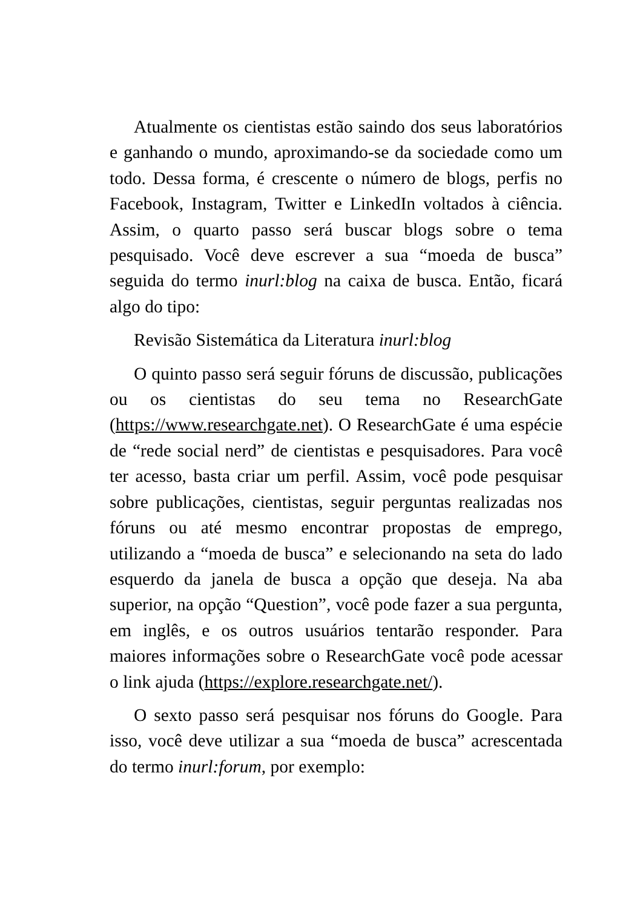Atualmente os cientistas estão saindo dos seus laboratórios e ganhando o mundo, aproximando-se da sociedade como um todo. Dessa forma, é crescente o número de blogs, perfis no Facebook, Instagram, Twitter e LinkedIn voltados à ciência. Assim, o quarto passo será buscar blogs sobre o tema pesquisado. Você deve escrever a sua “moeda de busca” seguida do termo inurl:blog na caixa de busca. Então, ficará algo do tipo:
Revisão Sistemática da Literatura inurl:blog
O quinto passo será seguir fóruns de discussão, publicações ou os cientistas do seu tema no ResearchGate (https://www.researchgate.net). O ResearchGate é uma espécie de “rede social nerd” de cientistas e pesquisadores. Para você ter acesso, basta criar um perfil. Assim, você pode pesquisar sobre publicações, cientistas, seguir perguntas realizadas nos fóruns ou até mesmo encontrar propostas de emprego, utilizando a “moeda de busca” e selecionando na seta do lado esquerdo da janela de busca a opção que deseja. Na aba superior, na opção “Question”, você pode fazer a sua pergunta, em inglês, e os outros usuários tentarão responder. Para maiores informações sobre o ResearchGate você pode acessar o link ajuda (https://explore.researchgate.net/).
O sexto passo será pesquisar nos fóruns do Google. Para isso, você deve utilizar a sua “moeda de busca” acrescentada do termo inurl:forum, por exemplo: